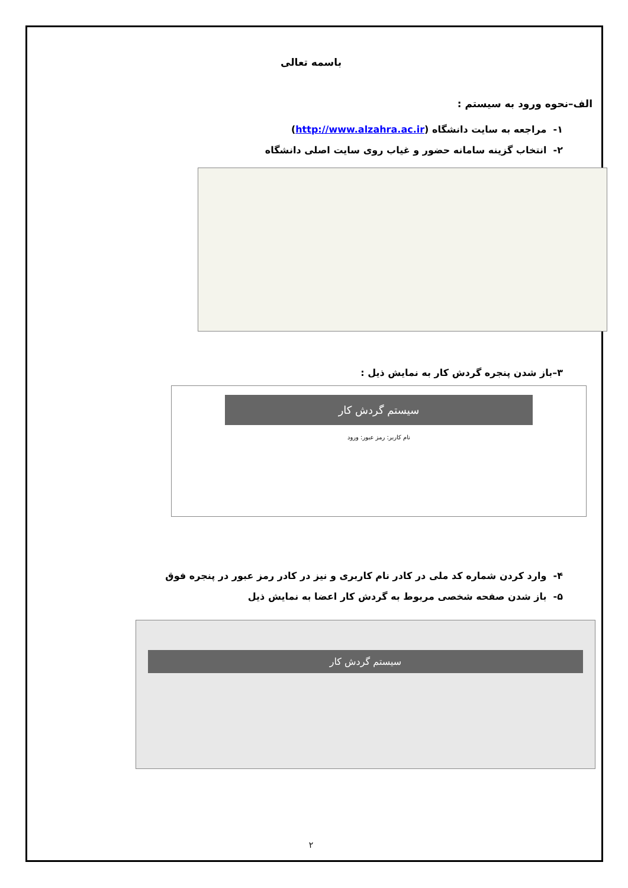باسمه تعالی
الف–نحوه ورود به سیستم :
۱- مراجعه به سایت دانشگاه (http://www.alzahra.ac.ir)
۲- انتخاب گزینه سامانه حضور و غیاب روی سایت اصلی دانشگاه
۳–باز شدن پنجره گردش کار به نمایش ذیل :
سیستم گردش کار
نام کاربر: رمز عبور: ورود
۴- وارد کردن شماره کد ملی در کادر نام کاربری و نیز در کادر رمز عبور در پنجره فوق
۵- باز شدن صفحه شخصی مربوط به گردش کار اعضا به نمایش ذیل
سیستم گردش کار
۲